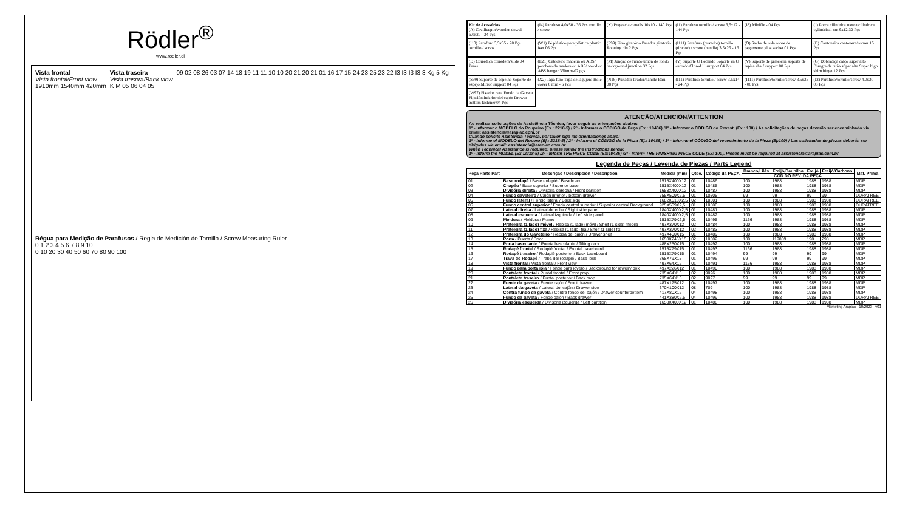Rödler<sup>®</sup>
www.rodler.cl
Vista frontal
Vista frontal/Front view
1910mm 1540mm 420mm
Vista traseira
Vista trasera/Back view
K M 05 06 04 05
09 02 08 26 03 07 14 18 19 11 11 10 10 20 21 20 21 01 16 17 15 24 23 25 23 22 I3 I3 I3 I3 3 Kg 5 Kg
Régua para Medição de Parafusos / Regla de Medición de Tornillo / Screw Measuring Ruler
0 1 2 3 4 5 6 7 8 9 10
0 10 20 30 40 50 60 70 80 90 100
Kit de Acessórios
(A) Cavilha/pin/wooden dowel 6,0x30 - 24 Pçs
(I4) Parafuso 4,0x50 - 36 Pçs tornillo / screw
(K) Prego clavo/nails 10x10 - 140 Pçs
(I1) Parafuso tornillo / screw 3,5x12 - 144 Pçs
(I8) Minifix - 04 Pçs
(J) Porca cilíndrica tuerca cilíndrica cylindrical nut 9x12 32 Pçs
(I10) Parafuso 3,5x35 - 20 Pçs tornillo / screw
(W1) Pé plástico pata plástica plastic feet 06 Pçs
(P99) Pino giratório Pasador giratorio Rotating pin 2 Pçs
(I111) Parafuso (puxador) tornillo (tirador) / screw (handle) 3,5x25 - 16 Pçs
(O) Sache de cola sobre de pegamento glue sachet 01 Pçs
(B) Cantoneira cantonera/corner 15 Pçs
(D) Corrediça corredera/slide 04 Pares
(E21) Cabideiro madeira ou ABS/ perchero de madera ou ABS/ wood or ABS hanger 360mm-02 pçs
(M) Junção de fundo unión de fondo background junction 32 Pçs
(Y) Suporte U Fechado Soporte en U cerrado Closed U support 04 Pçs
(V) Suporte de prateleira soporte de repisa shelf support 08 Pçs
(G) Dobradiça calço super alto Bisagra de cuña súper alta Super high shim hinge 12 Pçs
(S99) Suporte de espelho Soporte de espejo Mirror support 04 Pçs
(X2) Tapa furo Tapa del agujero Hole cover 6 mm - 6 Pcs
(N18) Puxador tirador/handle Bari - 08 Pçs
(I11) Parafuso tornillo / screw 3,5x14 - 24 Pçs
(I111) Parafuso/tornillo/screw 3,5x25 - 08 Pçs
(I3) Parafuso/tornillo/screw 4,0x20 - 08 Pçs
(W97) Fixador para Fundo da Gaveta Fijación inferior del cajón Drawer bottom fastener 04 Pçs
ATENÇÃO/ATENCIÓN/ATTENTION
Ao realizar solicitações de Assistência Técnica, favor seguir as orientações abaixo:
1º - Informar o MODELO do Roupeiro (Ex.: 2218-5) / 2º - Informar o CÓDIGO da Peça (Ex.: 10486) /3º - Informar o CÓDIGO do Revest. (Ex.: 100) / As solicitações de peças deverão ser encaminhado via email: assistencia@araplac.com.br
Cuando solicite Asistencia Técnica, por favor siga las orientaciones abajo:
1º - Informe el MODELO del Ropero (Ej.: 2218-5) / 2º - Informe el CÓDIGO de la Pieza (Ej.: 10486) / 3º - Informe el CÓDIGO del revestimiento de la Pieza (Ej:100) / Las solicitudes de piezas deberán ser dirigidas vía email: assistencia@araplac.com.br
When Technical Assistance is required, please follow the instructions below:
1º - Inform the MODEL (Ex.:2218-5) /2º - Inform THE PIECE CODE (Ex:10486) /3º - Inform THE FINISHING PIECE CODE (Ex: 100). Pieces must be required at assistencia@araplac.com.br
Legenda de Peças / Leyenda de Piezas / Parts Legend
| Peça Parte Part | Descrição / Descripción / Description | Medida (mm) | Qtde. | Código da PEÇA | Branco/Lilás | Freijó/Baunilha | Freijó | Freijó/Carbono | Mat. Prima |
| --- | --- | --- | --- | --- | --- | --- | --- | --- | --- |
| | | | | | CÓD.DO REV. DA PEÇA | | | | |
| 01 | Base rodapé / Base rodapié / Baseboard | 1515X400X12 | 01 | 10486 | 100 | 1988 | 1988 | 1988 | MDP |
| 02 | Chapéu / Base superior / Superior base | 1515X400X12 | 01 | 10485 | 100 | 1988 | 1988 | 1988 | MDP |
| 03 | Divisória direita / Divisoria derecha / Right partition | 1658X400X12 | 01 | 10487 | 100 | 1988 | 1988 | 1988 | MDP |
| 04 | Fundo gaveteiro / Cajón inferior / bottom drawer | 755X509X2,5 | 01 | 10505 | 99 | 99 | 99 | 99 | DURATREE |
| 05 | Fundo lateral / Fondo lateral / Back side | 1682X513X2,5 | 02 | 10501 | 100 | 1988 | 1988 | 1988 | DURATREE |
| 06 | Fundo central superior / Fondo central superior / Superior central Background | 925X509X2,5 | 01 | 10500 | 100 | 1988 | 1988 | 1988 | DURATREE |
| 07 | Lateral direita / Lateral derecha / Right side panel | 1840X400X2,5 | 01 | 10481 | 100 | 1988 | 1988 | 1988 | MDP |
| 08 | Lateral esquerda / Lateral izquierda / Left side panel | 1840X400X2,5 | 01 | 10482 | 100 | 1988 | 1988 | 1988 | MDP |
| 09 | Moldura / Moldura / Frame | 1515X79X2,5 | 01 | 10495 | 1166 | 1988 | 1988 | 1988 | MDP |
| 10 | Prateleira (1 lado) móvel / Repisa (1 lado) móvil / Shelf (1 side) mobile | 497X370X12 | 02 | 10484 | 100 | 1988 | 1988 | 1988 | MDP |
| 11 | Prateleira (1 lado) fixa / Repisa (1 lado) fija / Shelf (1 side) fix | 497X370X12 | 02 | 10483 | 100 | 1988 | 1988 | 1988 | MDP |
| 12 | Prateleira do Gaveteiro / Repisa del cajón / Drawer shelf | 497X400X15 | 01 | 10489 | 100 | 1988 | 1988 | 1988 | MDP |
| 13 | Porta / Puerta / Door | 1650X245X15 | 02 | 10502 | 100 | 119889 | 198 | 298 | MDP |
| 14 | Porta basculante / Puerta basculante / Tilting door | 488X250X15 | 01 | 10492 | 100 | 1988 | 1988 | 1988 | MDP |
| 15 | Rodapé frontal / Rodapié frontal / Frontal baseboard | 1515X79X15 | 01 | 10493 | 1166 | 1988 | 1988 | 1988 | MDP |
| 16 | Rodapé traseiro / Rodapié posterior / Back baseboard | 1515X79X15 | 01 | 10494 | 99 | 99 | 99 | 99 | MDP |
| 17 | Trava do Rodapé / Traba del rodapié / Base lock | 368X79X15 | 01 | 10496 | 99 | 99 | 99 | 99 | MDP |
| 18 | Vista frontal / Vista frontal / Front view | 497X64X12 | 01 | 10491 | 1166 | 1988 | 1988 | 1988 | MDP |
| 19 | Fundo para porta jóia / Fondo para joyero / Background for jewelry box | 497X226X12 | 01 | 10490 | 100 | 1988 | 1988 | 1988 | MDP |
| 20 | Pontalete frontal / Puntal frontal / Front prop | 735X64X15 | 02 | 9026 | 100 | 1988 | 1988 | 1988 | MDP |
| 21 | Pontalete traseiro / Puntal posterior / Back prop | 735X64X15 | 02 | 9027 | 99 | 99 | 99 | 99 | MDP |
| 22 | Frente da gaveta / Frente cajón / Front drawer | 487X175X12 | 04 | 10497 | 100 | 1988 | 1988 | 1988 | MDP |
| 23 | Lateral da gaveta / Lateral del cajón / Drawer side | 370X100X12 | 08 | 709 | 100 | 1988 | 1988 | 1988 | MDP |
| 24 | Contra fundo da gaveta / Contra fondo del cajón / Drawer counterbottom | 417X80X12 | 04 | 10498 | 100 | 1988 | 1988 | 1988 | MDP |
| 25 | Fundo da gaveta / Fondo cajón / Back drawer | 441X380X2,5 | 04 | 10499 | 100 | 1988 | 1988 | 1988 | DURATREE |
| 26 | Divisória esquerda / Divisoria izquierda / Left partition | 1658X400X12 | 01 | 10488 | 100 | 1988 | 1988 | 1988 | MDP |
Marketing Araplac - 10/2023 - v01